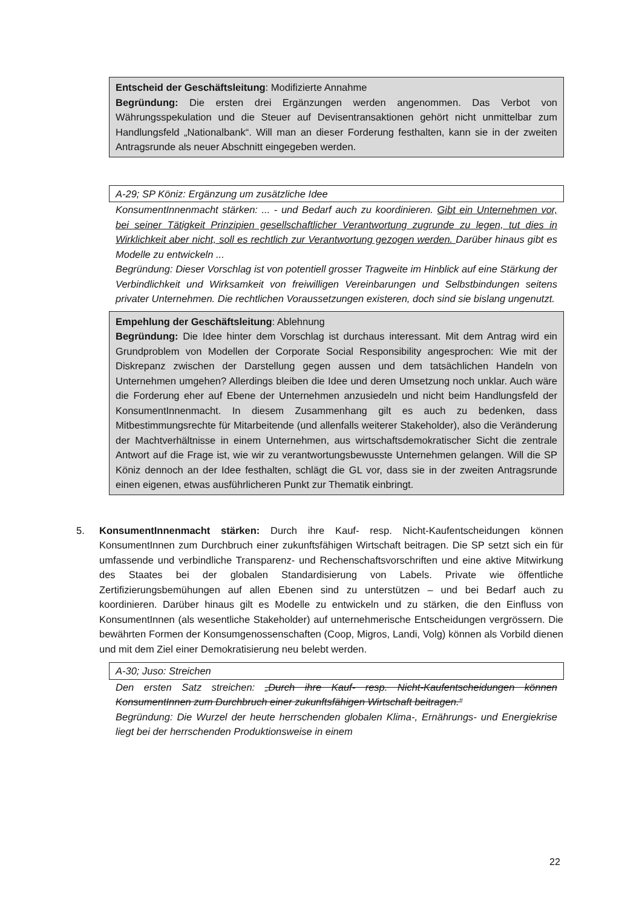Entscheid der Geschäftsleitung: Modifizierte Annahme
Begründung: Die ersten drei Ergänzungen werden angenommen. Das Verbot von Währungsspekulation und die Steuer auf Devisentransaktionen gehört nicht unmittelbar zum Handlungsfeld „Nationalbank“. Will man an dieser Forderung festhalten, kann sie in der zweiten Antragsrunde als neuer Abschnitt eingegeben werden.
A-29; SP Köniz: Ergänzung um zusätzliche Idee
KonsumentInnenmacht stärken: ... - und Bedarf auch zu koordinieren. Gibt ein Unternehmen vor, bei seiner Tätigkeit Prinzipien gesellschaftlicher Verantwortung zugrunde zu legen, tut dies in Wirklichkeit aber nicht, soll es rechtlich zur Verantwortung gezogen werden. Darüber hinaus gibt es Modelle zu entwickeln ...
Begründung: Dieser Vorschlag ist von potentiell grosser Tragweite im Hinblick auf eine Stärkung der Verbindlichkeit und Wirksamkeit von freiwilligen Vereinbarungen und Selbstbindungen seitens privater Unternehmen. Die rechtlichen Voraussetzungen existeren, doch sind sie bislang ungenutzt.
Empehlung der Geschäftsleitung: Ablehnung
Begründung: Die Idee hinter dem Vorschlag ist durchaus interessant. Mit dem Antrag wird ein Grundproblem von Modellen der Corporate Social Responsibility angesprochen: Wie mit der Diskrepanz zwischen der Darstellung gegen aussen und dem tatsächlichen Handeln von Unternehmen umgehen? Allerdings bleiben die Idee und deren Umsetzung noch unklar. Auch wäre die Forderung eher auf Ebene der Unternehmen anzusiedeln und nicht beim Handlungsfeld der KonsumentInnenmacht. In diesem Zusammenhang gilt es auch zu bedenken, dass Mitbestimmungsrechte für Mitarbeitende (und allenfalls weiterer Stakeholder), also die Veränderung der Machtverhältnisse in einem Unternehmen, aus wirtschaftsdemokratischer Sicht die zentrale Antwort auf die Frage ist, wie wir zu verantwortungsbewusste Unternehmen gelangen. Will die SP Köniz dennoch an der Idee festhalten, schlägt die GL vor, dass sie in der zweiten Antragsrunde einen eigenen, etwas ausführlicheren Punkt zur Thematik einbringt.
5. KonsumentInnenmacht stärken: Durch ihre Kauf- resp. Nicht-Kaufentscheidungen können KonsumentInnen zum Durchbruch einer zukunftsfähigen Wirtschaft beitragen. Die SP setzt sich ein für umfassende und verbindliche Transparenz- und Rechenschaftsvorschriften und eine aktive Mitwirkung des Staates bei der globalen Standardisierung von Labels. Private wie öffentliche Zertifizierungsbemühungen auf allen Ebenen sind zu unterstützen – und bei Bedarf auch zu koordinieren. Darüber hinaus gilt es Modelle zu entwickeln und zu stärken, die den Einfluss von KonsumentInnen (als wesentliche Stakeholder) auf unternehmerische Entscheidungen vergrössern. Die bewährten Formen der Konsumgenossenschaften (Coop, Migros, Landi, Volg) können als Vorbild dienen und mit dem Ziel einer Demokratisierung neu belebt werden.
A-30; Juso: Streichen
Den ersten Satz streichen: „Durch ihre Kauf- resp. Nicht-Kaufentscheidungen können KonsumentInnen zum Durchbruch einer zukunftsfähigen Wirtschaft beitragen.“
Begründung: Die Wurzel der heute herrschenden globalen Klima-, Ernährungs- und Energiekrise liegt bei der herrschenden Produktionsweise in einem
22